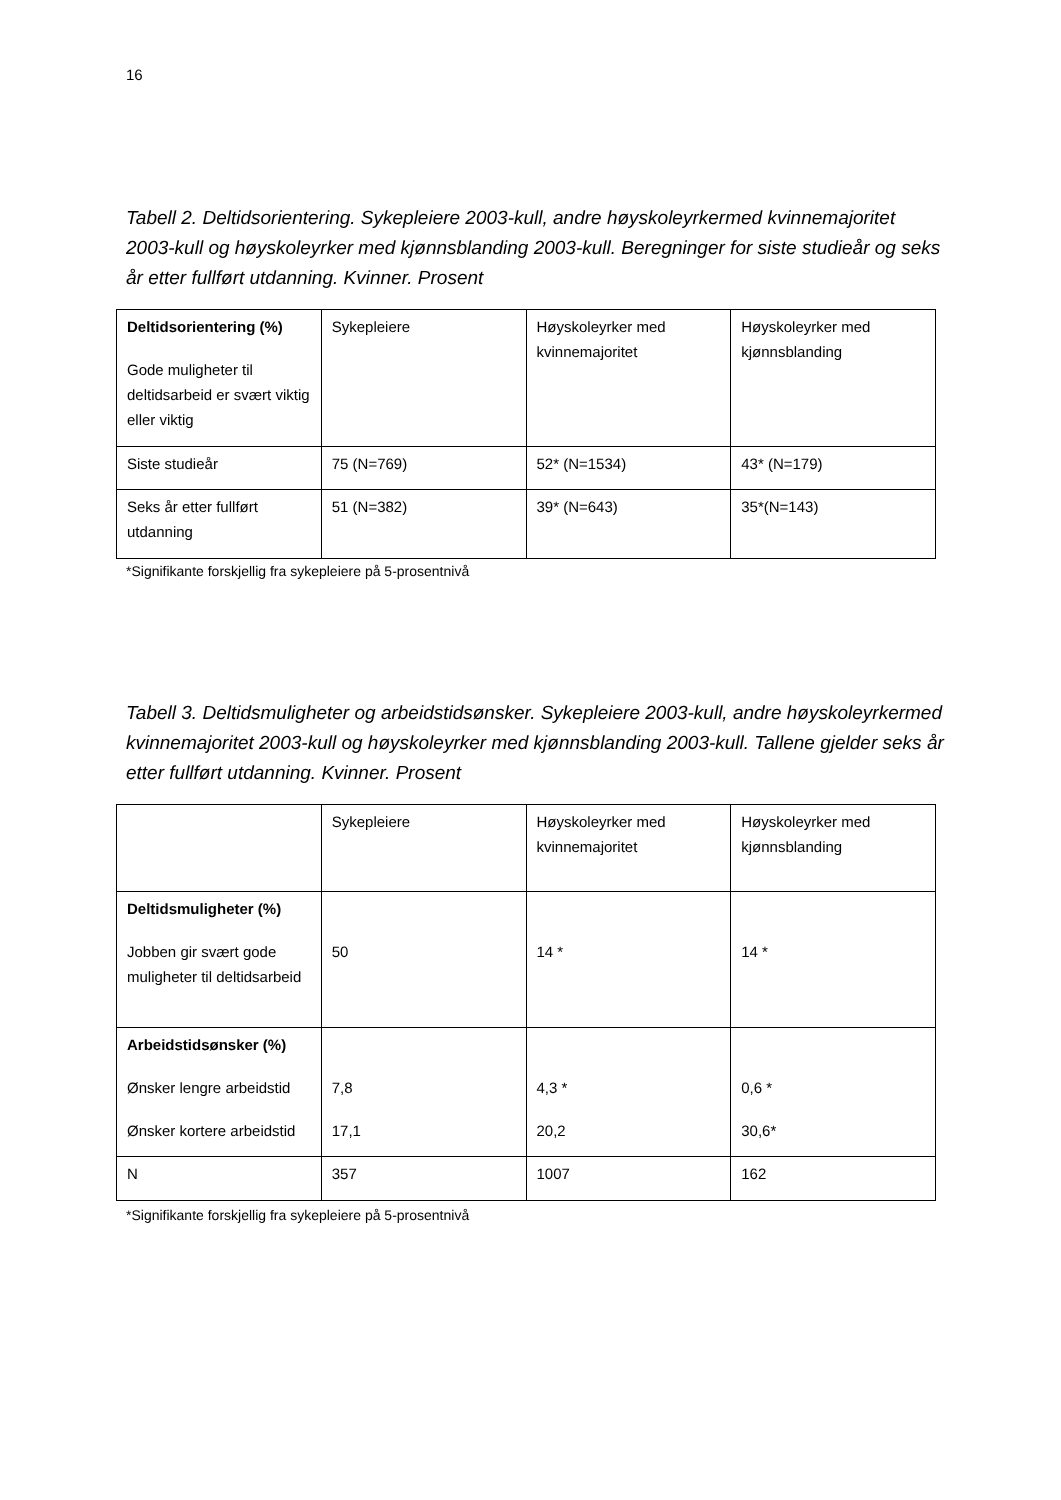16
Tabell 2. Deltidsorientering. Sykepleiere 2003-kull, andre høyskoleyrkermed kvinnemajoritet 2003-kull og høyskoleyrker med kjønnsblanding 2003-kull. Beregninger for siste studieår og seks år etter fullført utdanning. Kvinner. Prosent
| Deltidsorientering (%) Gode muligheter til deltidsarbeid er svært viktig eller viktig | Sykepleiere | Høyskoleyrker med kvinnemajoritet | Høyskoleyrker med kjønnsblanding |
| Siste studieår | 75 (N=769) | 52* (N=1534) | 43* (N=179) |
| Seks år etter fullført utdanning | 51 (N=382) | 39* (N=643) | 35*(N=143) |
*Signifikante forskjellig fra sykepleiere på 5-prosentnivå
Tabell 3. Deltidsmuligheter og arbeidstidsønsker. Sykepleiere 2003-kull, andre høyskoleyrkermed kvinnemajoritet 2003-kull og høyskoleyrker med kjønnsblanding 2003-kull. Tallene gjelder seks år etter fullført utdanning. Kvinner. Prosent
| | Sykepleiere | Høyskoleyrker med kvinnemajoritet | Høyskoleyrker med kjønnsblanding |
| Deltidsmuligheter (%) Jobben gir svært gode muligheter til deltidsarbeid | 50 | 14 * | 14 * |
| Arbeidstidsønsker (%) Ønsker lengre arbeidstid Ønsker kortere arbeidstid | 7,8 17,1 | 4,3 * 20,2 | 0,6 * 30,6* |
| N | 357 | 1007 | 162 |
*Signifikante forskjellig fra sykepleiere på 5-prosentnivå